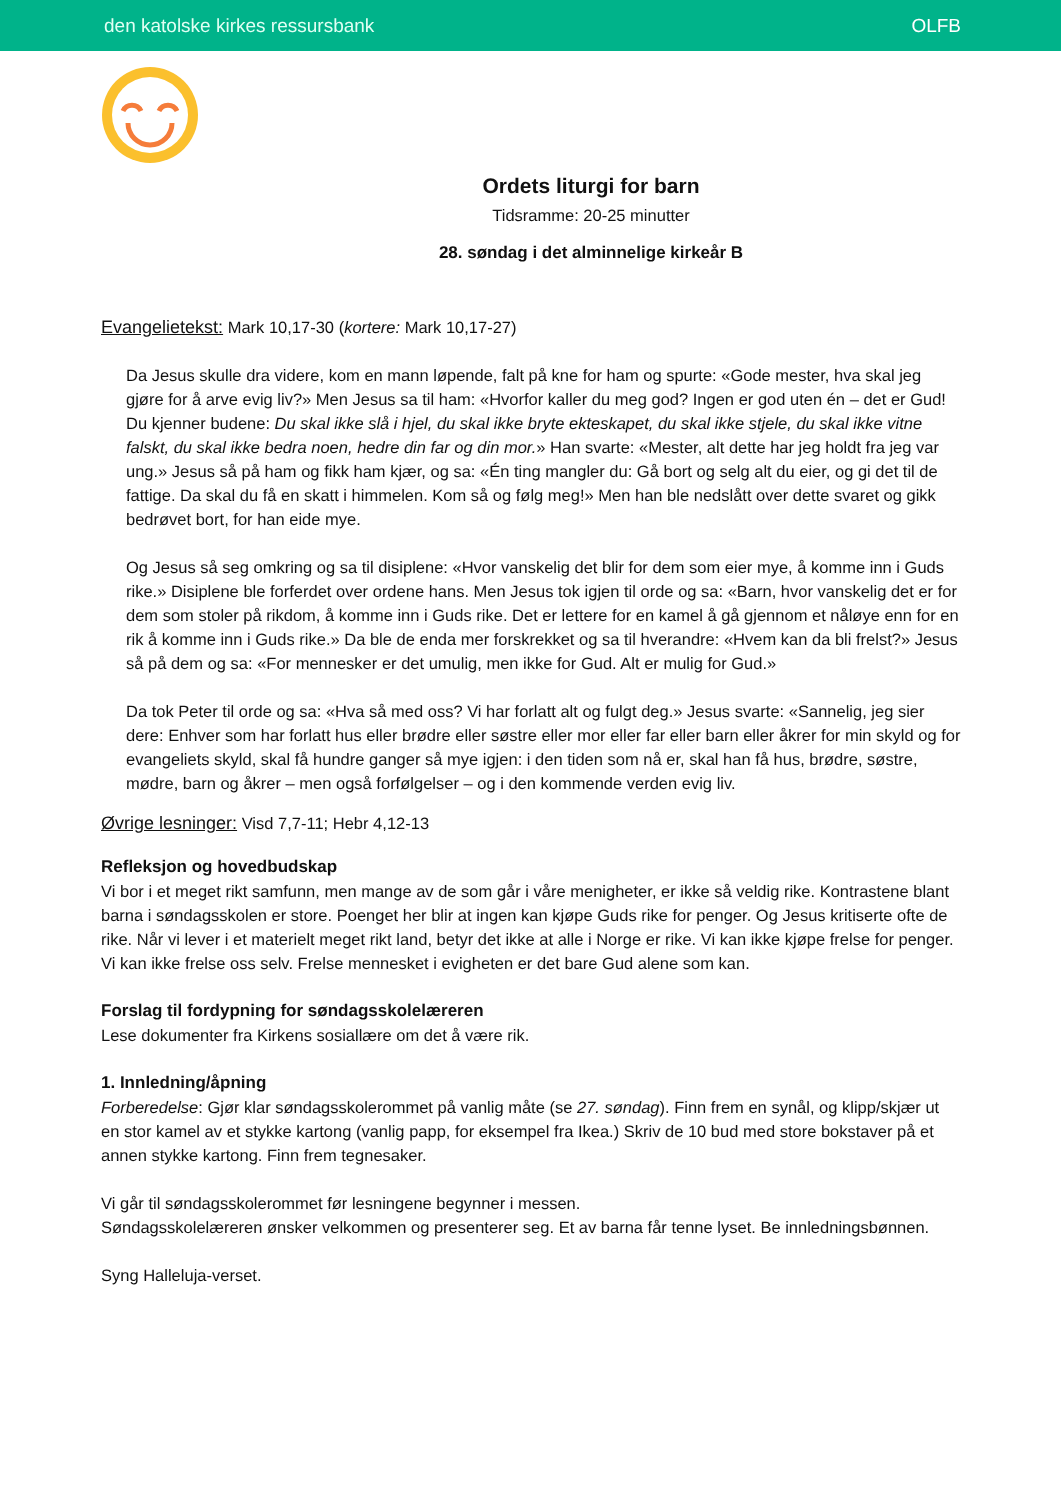den katolske kirkes ressursbank OLFB
Ordets liturgi for barn
Tidsramme: 20-25 minutter
28. søndag i det alminnelige kirkeår B
Evangelietekst: Mark 10,17-30 (kortere: Mark 10,17-27)
Da Jesus skulle dra videre, kom en mann løpende, falt på kne for ham og spurte: «Gode mester, hva skal jeg gjøre for å arve evig liv?» Men Jesus sa til ham: «Hvorfor kaller du meg god? Ingen er god uten én – det er Gud! Du kjenner budene: Du skal ikke slå i hjel, du skal ikke bryte ekteskapet, du skal ikke stjele, du skal ikke vitne falskt, du skal ikke bedra noen, hedre din far og din mor.» Han svarte: «Mester, alt dette har jeg holdt fra jeg var ung.» Jesus så på ham og fikk ham kjær, og sa: «Én ting mangler du: Gå bort og selg alt du eier, og gi det til de fattige. Da skal du få en skatt i himmelen. Kom så og følg meg!» Men han ble nedslått over dette svaret og gikk bedrøvet bort, for han eide mye.
Og Jesus så seg omkring og sa til disiplene: «Hvor vanskelig det blir for dem som eier mye, å komme inn i Guds rike.» Disiplene ble forferdet over ordene hans. Men Jesus tok igjen til orde og sa: «Barn, hvor vanskelig det er for dem som stoler på rikdom, å komme inn i Guds rike. Det er lettere for en kamel å gå gjennom et nåløye enn for en rik å komme inn i Guds rike.» Da ble de enda mer forskrekket og sa til hverandre: «Hvem kan da bli frelst?» Jesus så på dem og sa: «For mennesker er det umulig, men ikke for Gud. Alt er mulig for Gud.»
Da tok Peter til orde og sa: «Hva så med oss? Vi har forlatt alt og fulgt deg.» Jesus svarte: «Sannelig, jeg sier dere: Enhver som har forlatt hus eller brødre eller søstre eller mor eller far eller barn eller åkrer for min skyld og for evangeliets skyld, skal få hundre ganger så mye igjen: i den tiden som nå er, skal han få hus, brødre, søstre, mødre, barn og åkrer – men også forfølgelser – og i den kommende verden evig liv.
Øvrige lesninger: Visd 7,7-11; Hebr 4,12-13
Refleksjon og hovedbudskap
Vi bor i et meget rikt samfunn, men mange av de som går i våre menigheter, er ikke så veldig rike. Kontrastene blant barna i søndagsskolen er store. Poenget her blir at ingen kan kjøpe Guds rike for penger. Og Jesus kritiserte ofte de rike. Når vi lever i et materielt meget rikt land, betyr det ikke at alle i Norge er rike. Vi kan ikke kjøpe frelse for penger. Vi kan ikke frelse oss selv. Frelse mennesket i evigheten er det bare Gud alene som kan.
Forslag til fordypning for søndagsskolelæreren
Lese dokumenter fra Kirkens sosiallære om det å være rik.
1. Innledning/åpning
Forberedelse: Gjør klar søndagsskolerommet på vanlig måte (se 27. søndag). Finn frem en synål, og klipp/skjær ut en stor kamel av et stykke kartong (vanlig papp, for eksempel fra Ikea.) Skriv de 10 bud med store bokstaver på et annen stykke kartong. Finn frem tegnesaker.
Vi går til søndagsskolerommet før lesningene begynner i messen.
Søndagsskolelæreren ønsker velkommen og presenterer seg. Et av barna får tenne lyset. Be innledningsbønnen.
Syng Halleluja-verset.